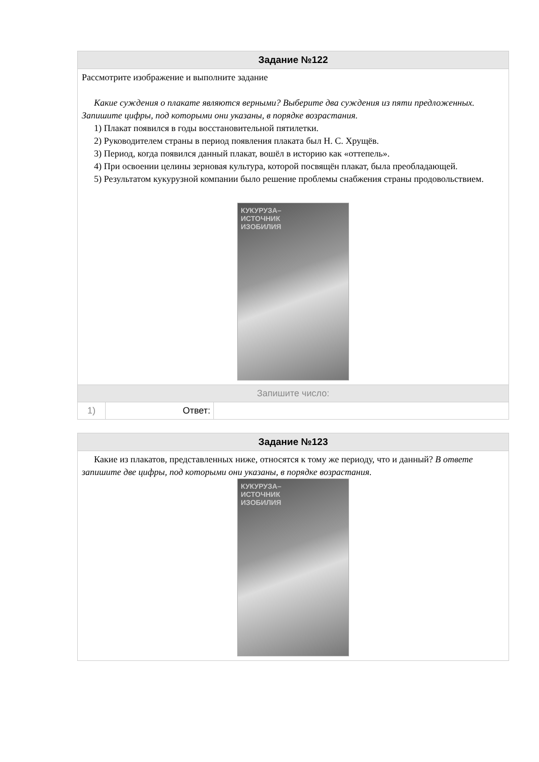Задание №122
Рассмотрите изображение и выполните задание
Какие суждения о плакате являются верными? Выберите два суждения из пяти предложенных. Запишите цифры, под которыми они указаны, в порядке возрастания.
1) Плакат появился в годы восстановительной пятилетки.
2) Руководителем страны в период появления плаката был Н. С. Хрущёв.
3) Период, когда появился данный плакат, вошёл в историю как «оттепель».
4) При освоении целины зерновая культура, которой посвящён плакат, была преобладающей.
5) Результатом кукурузной компании было решение проблемы снабжения страны продовольствием.
КУКУРУЗА–
ИСТОЧНИК
ИЗОБИЛИЯ
Запишите число:
| 1) | Ответ: | |
Задание №123
Какие из плакатов, представленных ниже, относятся к тому же периоду, что и данный? В ответе запишите две цифры, под которыми они указаны, в порядке возрастания.
КУКУРУЗА–
ИСТОЧНИК
ИЗОБИЛИЯ